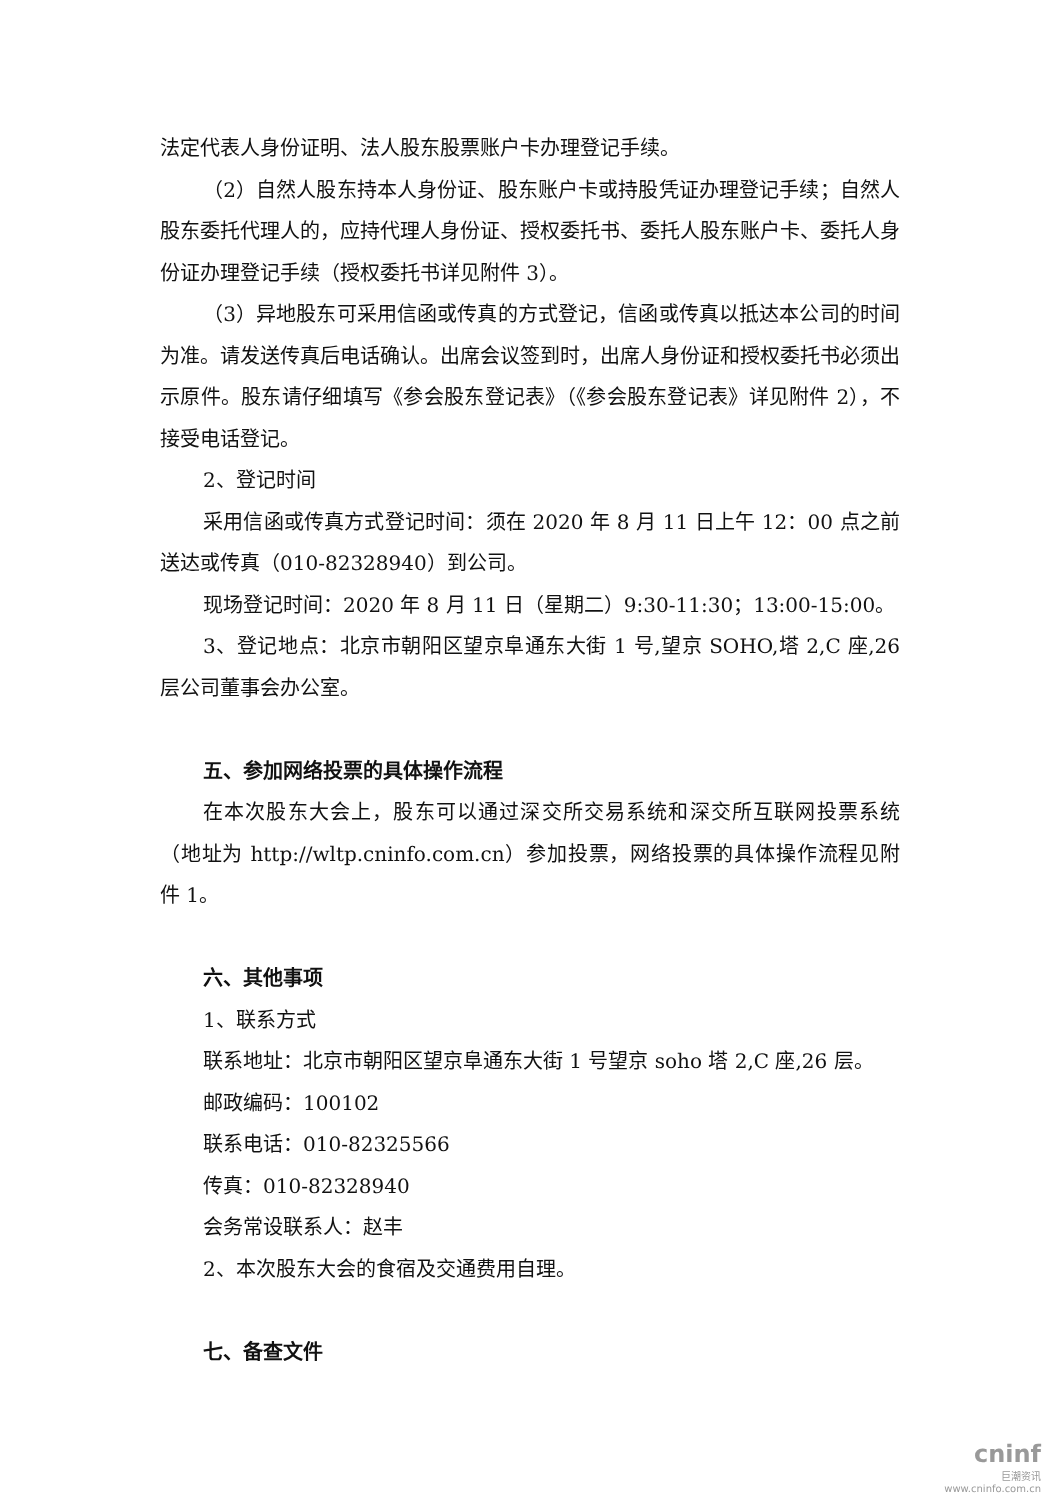法定代表人身份证明、法人股东股票账户卡办理登记手续。
（2）自然人股东持本人身份证、股东账户卡或持股凭证办理登记手续；自然人股东委托代理人的，应持代理人身份证、授权委托书、委托人股东账户卡、委托人身份证办理登记手续（授权委托书详见附件 3）。
（3）异地股东可采用信函或传真的方式登记，信函或传真以抵达本公司的时间为准。请发送传真后电话确认。出席会议签到时，出席人身份证和授权委托书必须出示原件。股东请仔细填写《参会股东登记表》（《参会股东登记表》详见附件 2），不接受电话登记。
2、登记时间
采用信函或传真方式登记时间：须在 2020 年 8 月 11 日上午 12：00 点之前送达或传真（010-82328940）到公司。
现场登记时间：2020 年 8 月 11 日（星期二）9:30-11:30；13:00-15:00。
3、登记地点：北京市朝阳区望京阜通东大街 1 号,望京 SOHO,塔 2,C 座,26 层公司董事会办公室。
五、参加网络投票的具体操作流程
在本次股东大会上，股东可以通过深交所交易系统和深交所互联网投票系统（地址为 http://wltp.cninfo.com.cn）参加投票，网络投票的具体操作流程见附件 1。
六、其他事项
1、联系方式
联系地址：北京市朝阳区望京阜通东大街 1 号望京 soho 塔 2,C 座,26 层。
邮政编码：100102
联系电话：010-82325566
传真：010-82328940
会务常设联系人：赵丰
2、本次股东大会的食宿及交通费用自理。
七、备查文件
cninf
巨潮资讯
www.cninfo.com.cn